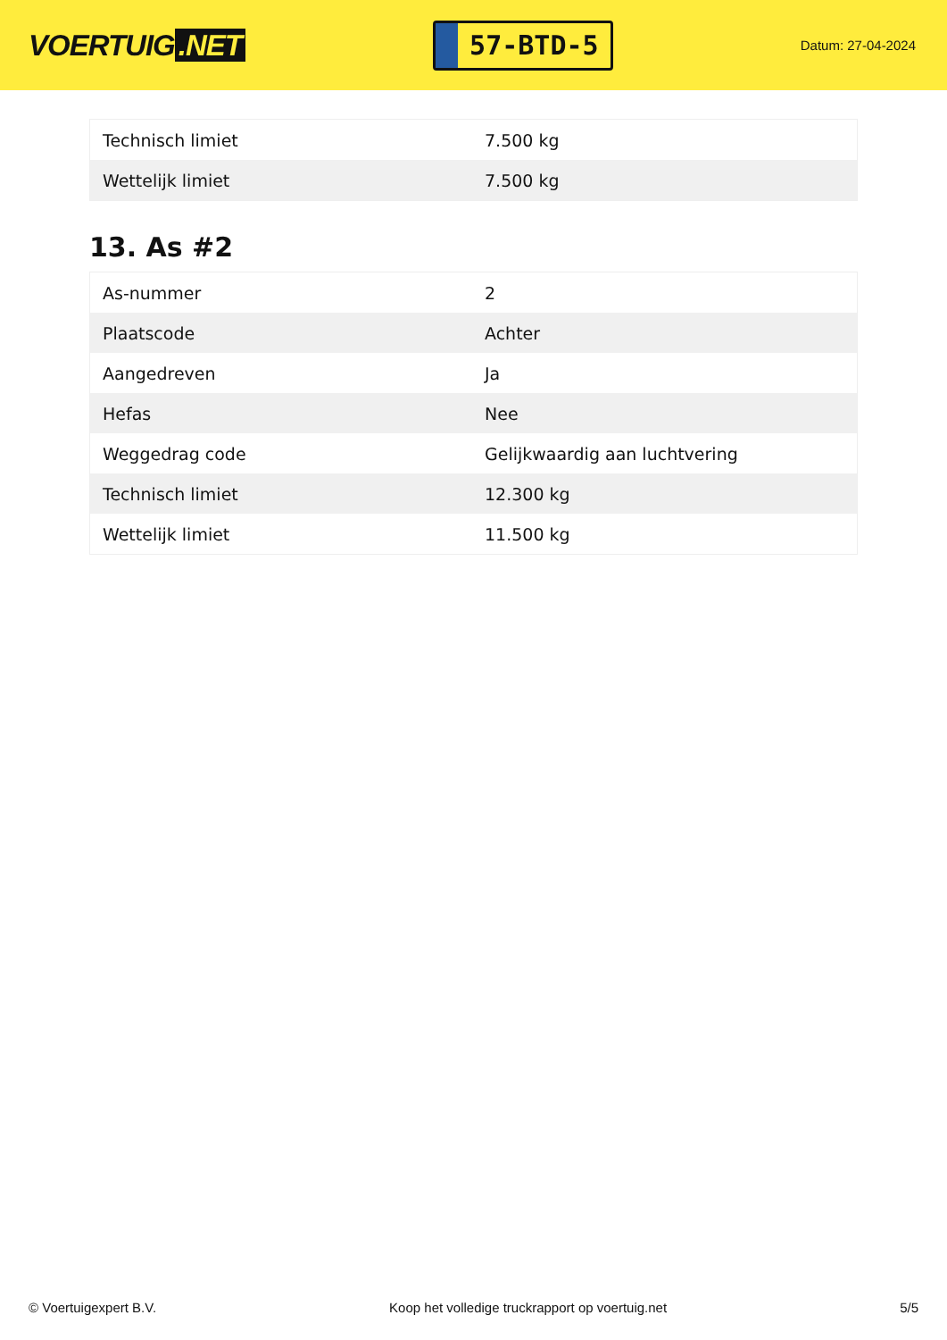VOERTUIG.NET
57-BTD-5
Datum: 27-04-2024
| Technisch limiet | 7.500 kg |
| Wettelijk limiet | 7.500 kg |
13. As #2
| As-nummer | 2 |
| Plaatscode | Achter |
| Aangedreven | Ja |
| Hefas | Nee |
| Weggedrag code | Gelijkwaardig aan luchtvering |
| Technisch limiet | 12.300 kg |
| Wettelijk limiet | 11.500 kg |
© Voertuigexpert B.V. Koop het volledige truckrapport op voertuig.net 5/5